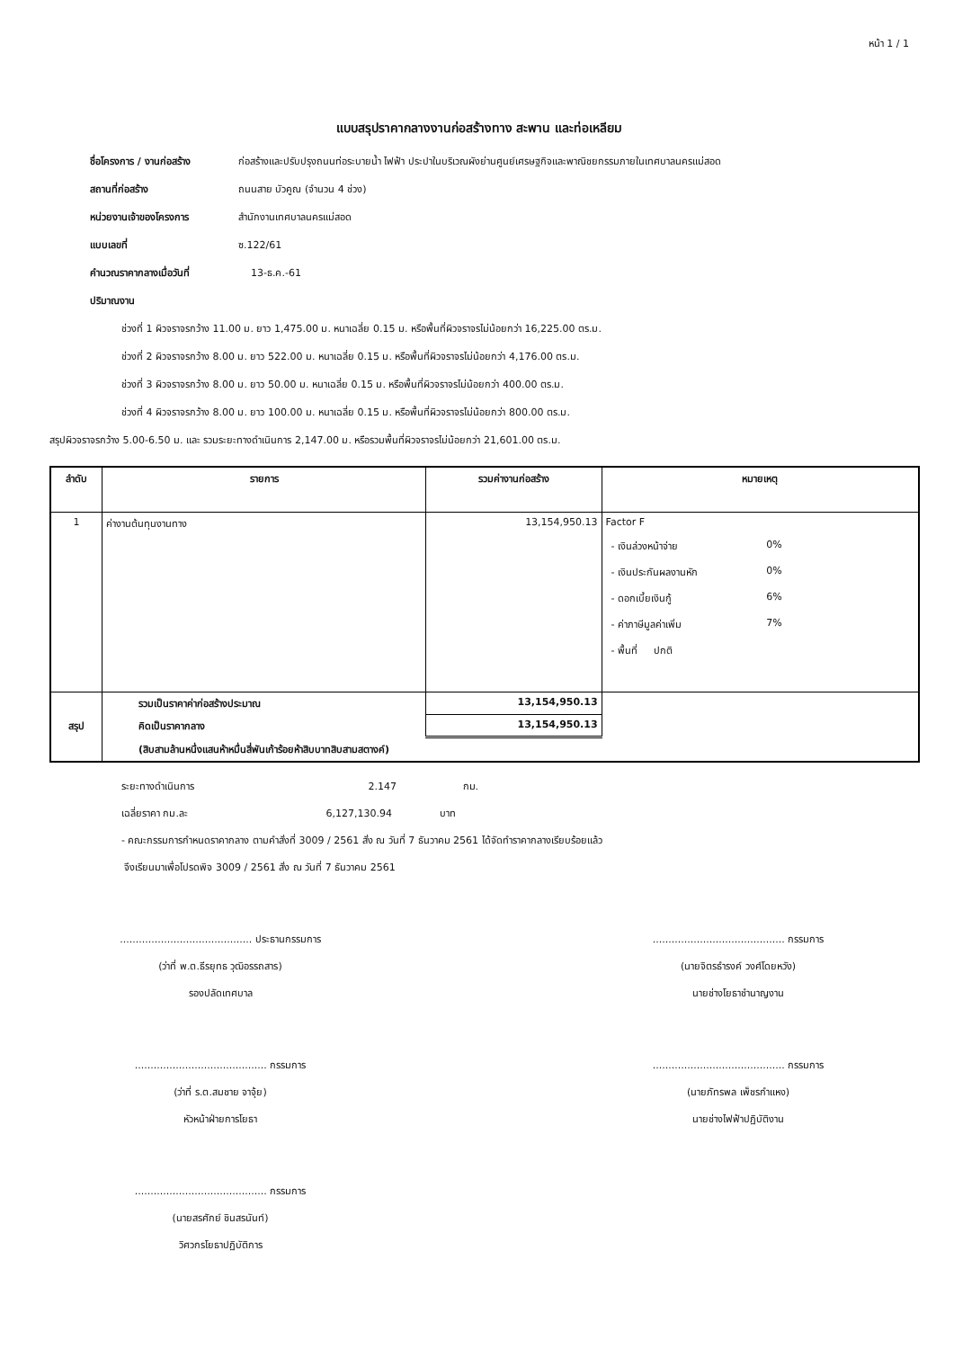หน้า 1 / 1
แบบสรุปราคากลางงานก่อสร้างทาง สะพาน และท่อเหลียม
ชื่อโครงการ / งานก่อสร้าง ก่อสร้างและปรับปรุงถนนท่อระบายน้ำ ไฟฟ้า ประปาในบริเวณผังย่านศูนย์เศรษฐกิจและพาณิชยกรรมภายในเทศบาลนครแม่สอด
สถานที่ก่อสร้าง ถนนสาย บัวคูณ (จำนวน 4 ช่วง)
หน่วยงานเจ้าของโครงการ สำนักงานเทศบาลนครแม่สอด
แบบเลขที่ ซ.122/61
คำนวณราคากลางเมื่อวันที่ 13-ธ.ค.-61
ปริมาณงาน
ช่วงที่ 1 ผิวจราจรกว้าง 11.00 ม. ยาว 1,475.00 ม. หนาเฉลี่ย 0.15 ม. หรือพื้นที่ผิวจราจรไม่น้อยกว่า 16,225.00 ตร.ม.
ช่วงที่ 2 ผิวจราจรกว้าง 8.00 ม. ยาว 522.00 ม. หนาเฉลี่ย 0.15 ม. หรือพื้นที่ผิวจราจรไม่น้อยกว่า 4,176.00 ตร.ม.
ช่วงที่ 3 ผิวจราจรกว้าง 8.00 ม. ยาว 50.00 ม. หนาเฉลี่ย 0.15 ม. หรือพื้นที่ผิวจราจรไม่น้อยกว่า 400.00 ตร.ม.
ช่วงที่ 4 ผิวจราจรกว้าง 8.00 ม. ยาว 100.00 ม. หนาเฉลี่ย 0.15 ม. หรือพื้นที่ผิวจราจรไม่น้อยกว่า 800.00 ตร.ม.
สรุปผิวจราจรกว้าง 5.00-6.50 ม. และ รวมระยะทางดำเนินการ 2,147.00 ม. หรือรวมพื้นที่ผิวจราจรไม่น้อยกว่า 21,601.00 ตร.ม.
| ลำดับ | รายการ | รวมค่างานก่อสร้าง | หมายเหตุ |
| --- | --- | --- | --- |
| 1 | ค่างานต้นทุนงานทาง | 13,154,950.13 | Factor F - เงินล่วงหน้าจ่าย 0% - เงินประกันผลงานหัก 0% - ดอกเบี้ยเงินกู้ 6% - ค่าภาษีมูลค่าเพิ่ม 7% - พื้นที่ ปกติ |
| สรุป | รวมเป็นราคาค่าก่อสร้างประมาณ | 13,154,950.13 | |
| | คิดเป็นราคากลาง | 13,154,950.13 | |
| | (สิบสามล้านหนึ่งแสนห้าหมื่นสี่พันเก้าร้อยห้าสิบบาทสิบสามสตางค์) | | |
ระยะทางดำเนินการ 2.147 กม.
เฉลี่ยราคา กม.ละ 6,127,130.94 บาท
- คณะกรรมการกำหนดราคากลาง ตามคำสั่งที่ 3009 / 2561 สั่ง ณ วันที่ 7 ธันวาคม 2561 ได้จัดทำราคากลางเรียบร้อยแล้ว
จึงเรียนมาเพื่อโปรดพิจ 3009 / 2561 สั่ง ณ วันที่ 7 ธันวาคม 2561
.......................................... ประธานกรรมการ
(ว่าที่ พ.ต.ธีรยุทธ วุฒิอรรถสาร)
รองปลัดเทศบาล
.......................................... กรรมการ
(นายจิตรธำรงค์ วงศ์โดยหวัง)
นายช่างโยธาชำนาญงาน
.......................................... กรรมการ
(ว่าที่ ร.ต.สมชาย จาจุ้ย)
หัวหน้าฝ่ายการโยธา
.......................................... กรรมการ
(นายภัทรพล เพ็ชรกำแหง)
นายช่างไฟฟ้าปฏิบัติงาน
.......................................... กรรมการ
(นายสรศักย์ ชินสรนันท์)
วิศวกรโยธาปฏิบัติการ